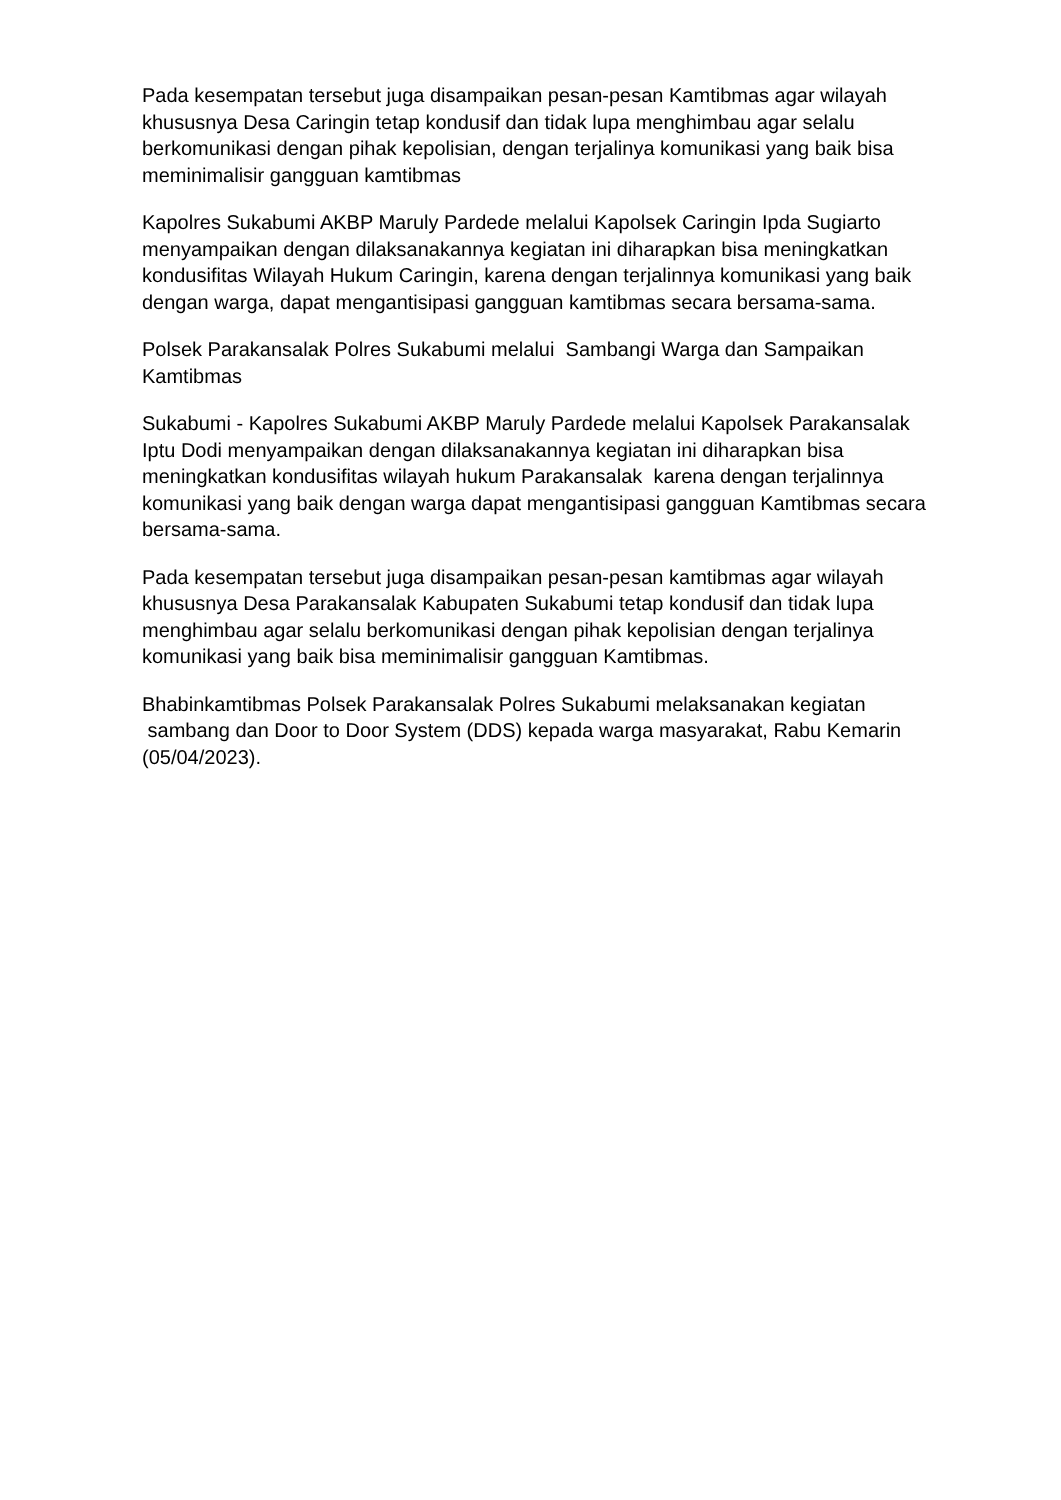Pada kesempatan tersebut juga disampaikan pesan-pesan Kamtibmas agar wilayah khususnya Desa Caringin tetap kondusif dan tidak lupa menghimbau agar selalu berkomunikasi dengan pihak kepolisian, dengan terjalinya komunikasi yang baik bisa meminimalisir gangguan kamtibmas
Kapolres Sukabumi AKBP Maruly Pardede melalui Kapolsek Caringin Ipda Sugiarto menyampaikan dengan dilaksanakannya kegiatan ini diharapkan bisa meningkatkan kondusifitas Wilayah Hukum Caringin, karena dengan terjalinnya komunikasi yang baik dengan warga, dapat mengantisipasi gangguan kamtibmas secara bersama-sama.
Polsek Parakansalak Polres Sukabumi melalui Sambangi Warga dan Sampaikan Kamtibmas
Sukabumi - Kapolres Sukabumi AKBP Maruly Pardede melalui Kapolsek Parakansalak Iptu Dodi menyampaikan dengan dilaksanakannya kegiatan ini diharapkan bisa meningkatkan kondusifitas wilayah hukum Parakansalak karena dengan terjalinnya komunikasi yang baik dengan warga dapat mengantisipasi gangguan Kamtibmas secara bersama-sama.
Pada kesempatan tersebut juga disampaikan pesan-pesan kamtibmas agar wilayah khususnya Desa Parakansalak Kabupaten Sukabumi tetap kondusif dan tidak lupa menghimbau agar selalu berkomunikasi dengan pihak kepolisian dengan terjalinya komunikasi yang baik bisa meminimalisir gangguan Kamtibmas.
Bhabinkamtibmas Polsek Parakansalak Polres Sukabumi melaksanakan kegiatan sambang dan Door to Door System (DDS) kepada warga masyarakat, Rabu Kemarin (05/04/2023).